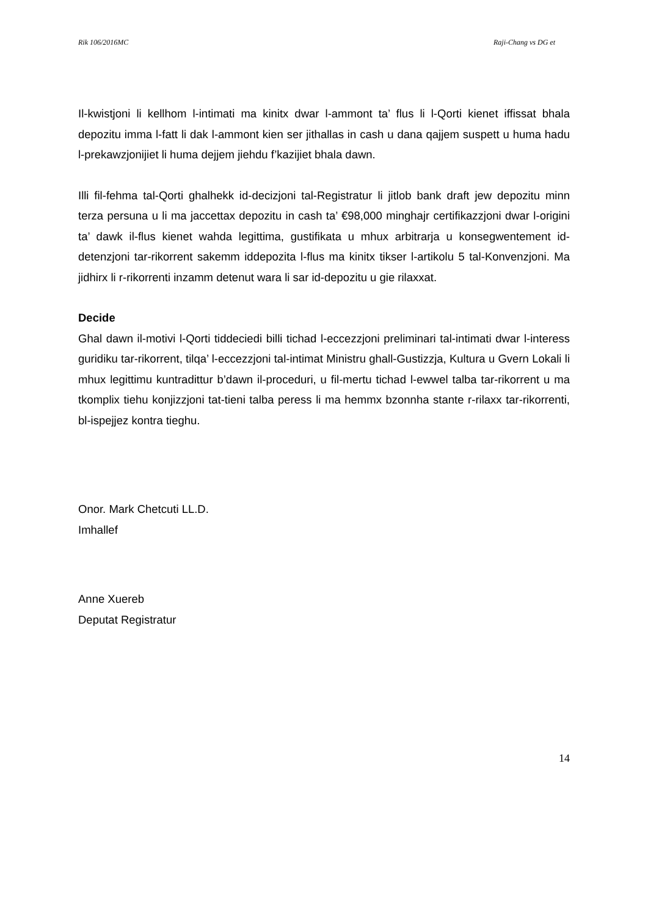Rik 106/2016MC Raji-Chang vs DG et
Il-kwistjoni li kellhom l-intimati ma kinitx dwar l-ammont ta’ flus li l-Qorti kienet iffissat bhala depozitu imma l-fatt li dak l-ammont kien ser jithallas in cash u dana qajjem suspett u huma hadu l-prekawzjonijiet li huma dejjem jiehdu f’kazijiet bhala dawn.
Illi fil-fehma tal-Qorti ghalhekk id-decizjoni tal-Registratur li jitlob bank draft jew depozitu minn terza persuna u li ma jaccettax depozitu in cash ta’ €98,000 minghajr certifikazzjoni dwar l-origini ta’ dawk il-flus kienet wahda legittima, gustifikata u mhux arbitrarja u konsegwentement id-detenzjoni tar-rikorrent sakemm iddepozita l-flus ma kinitx tikser l-artikolu 5 tal-Konvenzjoni. Ma jidhirx li r-rikorrenti inzamm detenut wara li sar id-depozitu u gie rilaxxat.
Decide
Ghal dawn il-motivi l-Qorti tiddeciedi billi tichad l-eccezzjoni preliminari tal-intimati dwar l-interess guridiku tar-rikorrent, tilqa’ l-eccezzjoni tal-intimat Ministru ghall-Gustizzja, Kultura u Gvern Lokali li mhux legittimu kuntradittur b’dawn il-proceduri, u fil-mertu tichad l-ewwel talba tar-rikorrent u ma tkomplix tiehu konjizzjoni tat-tieni talba peress li ma hemmx bzonnha stante r-rilaxx tar-rikorrenti, bl-ispejjez kontra tieghu.
Onor. Mark Chetcuti LL.D.
Imhallef
Anne Xuereb
Deputat Registratur
14